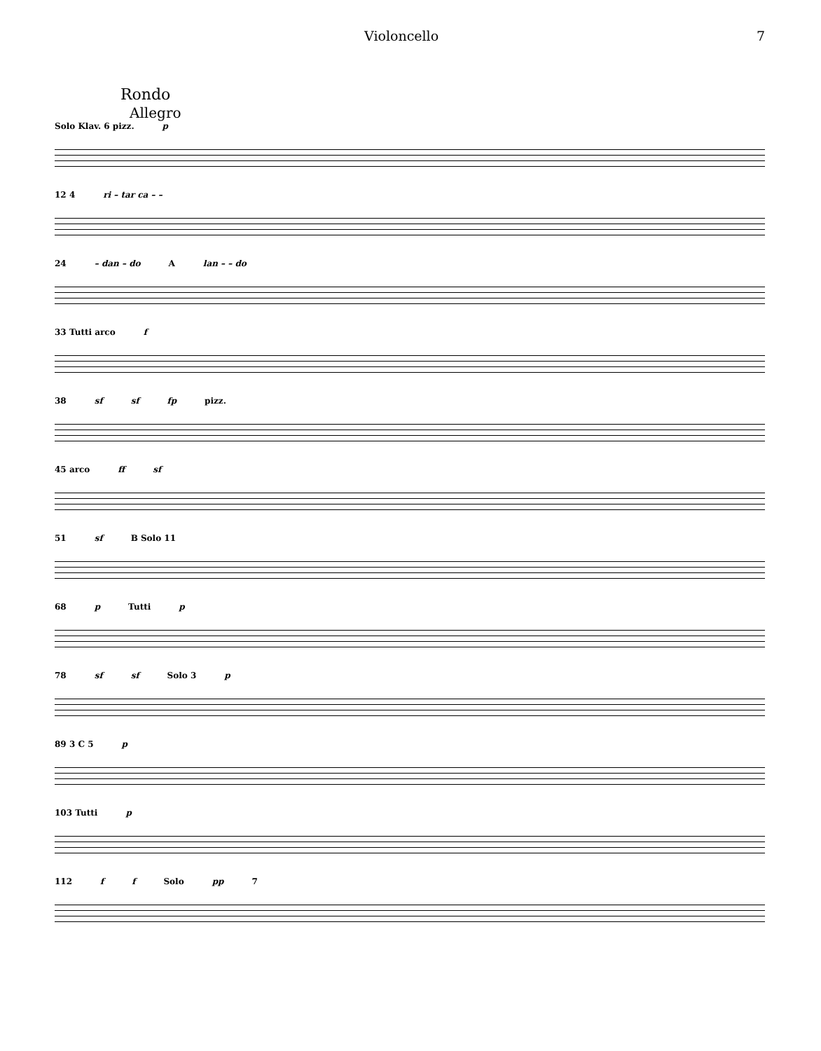Violoncello 7
Rondo
Allegro
Solo Klav. 6 pizz. p
12 4 ri – tar ca – –
24 – dan – do A lan – – do
33 Tutti arco f
38 sf sf fp pizz.
45 arco ff sf
51 sf B Solo 11
68 p Tutti p
78 sf sf Solo 3 p
89 3 C 5 p
103 Tutti p
112 f f Solo pp 7